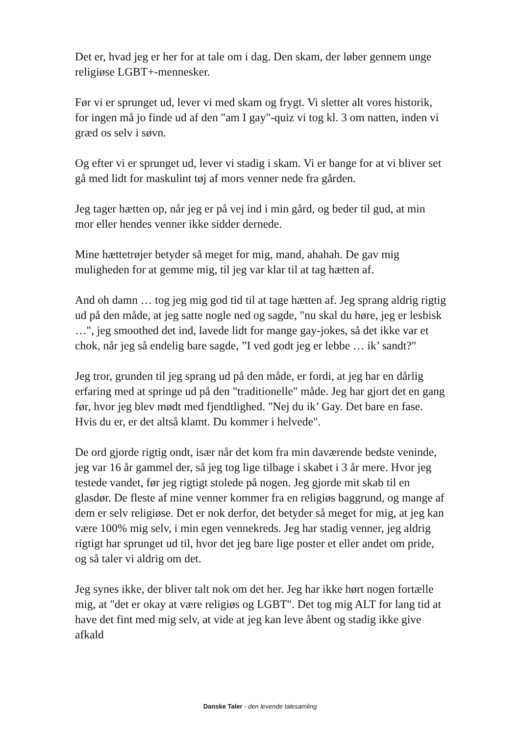Det er, hvad jeg er her for at tale om i dag. Den skam, der løber gennem unge religiøse LGBT+-mennesker.
Før vi er sprunget ud, lever vi med skam og frygt. Vi sletter alt vores historik, for ingen må jo finde ud af den "am I gay"-quiz vi tog kl. 3 om natten, inden vi græd os selv i søvn.
Og efter vi er sprunget ud, lever vi stadig i skam. Vi er bange for at vi bliver set gå med lidt for maskulint tøj af mors venner nede fra gården.
Jeg tager hætten op, når jeg er på vej ind i min gård, og beder til gud, at min mor eller hendes venner ikke sidder dernede.
Mine hættetrøjer betyder så meget for mig, mand, ahahah. De gav mig muligheden for at gemme mig, til jeg var klar til at tag hætten af.
And oh damn … tog jeg mig god tid til at tage hætten af. Jeg sprang aldrig rigtig ud på den måde, at jeg satte nogle ned og sagde, "nu skal du høre, jeg er lesbisk …", jeg smoothed det ind, lavede lidt for mange gay-jokes, så det ikke var et chok, når jeg så endelig bare sagde, ”I ved godt jeg er lebbe … ik’ sandt?"
Jeg tror, grunden til jeg sprang ud på den måde, er fordi, at jeg har en dårlig erfaring med at springe ud på den "traditionelle" måde. Jeg har gjort det en gang før, hvor jeg blev mødt med fjendtlighed. "Nej du ik’ Gay. Det bare en fase. Hvis du er, er det altså klamt. Du kommer i helvede".
De ord gjorde rigtig ondt, især når det kom fra min daværende bedste veninde, jeg var 16 år gammel der, så jeg tog lige tilbage i skabet i 3 år mere. Hvor jeg testede vandet, før jeg rigtigt stolede på nogen. Jeg gjorde mit skab til en glasdør. De fleste af mine venner kommer fra en religiøs baggrund, og mange af dem er selv religiøse. Det er nok derfor, det betyder så meget for mig, at jeg kan være 100% mig selv, i min egen vennekreds. Jeg har stadig venner, jeg aldrig rigtigt har sprunget ud til, hvor det jeg bare lige poster et eller andet om pride, og så taler vi aldrig om det.
Jeg synes ikke, der bliver talt nok om det her. Jeg har ikke hørt nogen fortælle mig, at "det er okay at være religiøs og LGBT". Det tog mig ALT for lang tid at have det fint med mig selv, at vide at jeg kan leve åbent og stadig ikke give afkald
Danske Taler - den levende talesamling